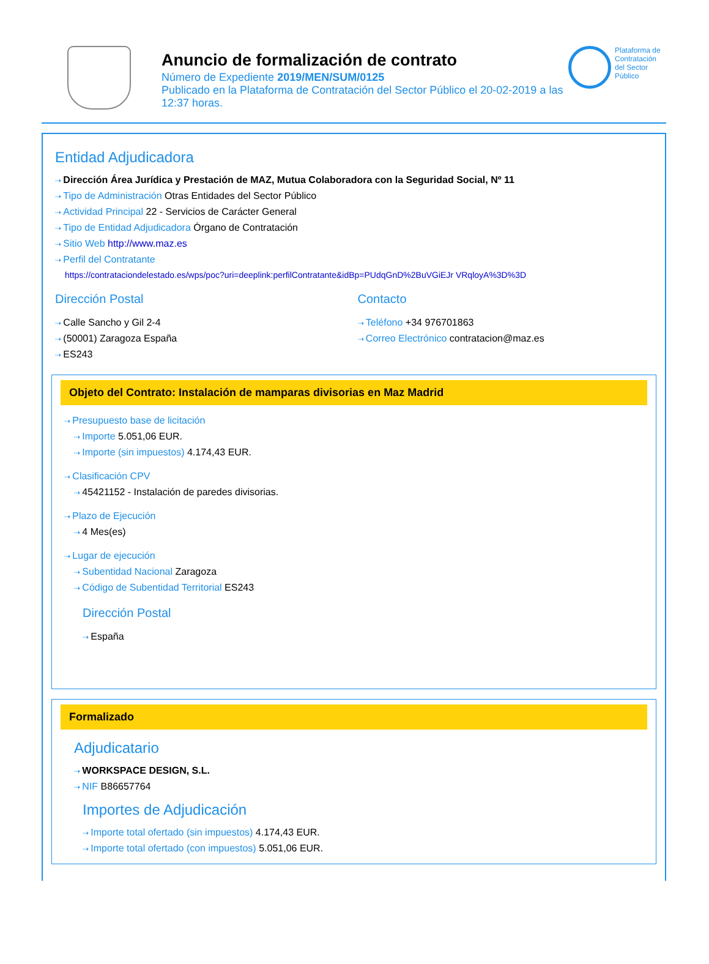Anuncio de formalización de contrato
Número de Expediente 2019/MEN/SUM/0125
Publicado en la Plataforma de Contratación del Sector Público el 20-02-2019 a las 12:37 horas.
Plataforma de Contratación del Sector Público
Entidad Adjudicadora
Dirección Área Jurídica y Prestación de MAZ, Mutua Colaboradora con la Seguridad Social, Nº 11
Tipo de Administración Otras Entidades del Sector Público
Actividad Principal 22 - Servicios de Carácter General
Tipo de Entidad Adjudicadora Órgano de Contratación
Sitio Web http://www.maz.es
Perfil del Contratante
https://contrataciondelestado.es/wps/poc?uri=deeplink:perfilContratante&idBp=PUdqGnD%2BuVGiEJr VRqloyA%3D%3D
Dirección Postal
Calle Sancho y Gil 2-4
(50001) Zaragoza España
ES243
Contacto
Teléfono +34 976701863
Correo Electrónico contratacion@maz.es
Objeto del Contrato: Instalación de mamparas divisorias en Maz Madrid
Presupuesto base de licitación
Importe 5.051,06 EUR.
Importe (sin impuestos) 4.174,43 EUR.
Clasificación CPV
45421152 - Instalación de paredes divisorias.
Plazo de Ejecución
4 Mes(es)
Lugar de ejecución
Subentidad Nacional Zaragoza
Código de Subentidad Territorial ES243
Dirección Postal
España
Formalizado
Adjudicatario
WORKSPACE DESIGN, S.L.
NIF B86657764
Importes de Adjudicación
Importe total ofertado (sin impuestos) 4.174,43 EUR.
Importe total ofertado (con impuestos) 5.051,06 EUR.